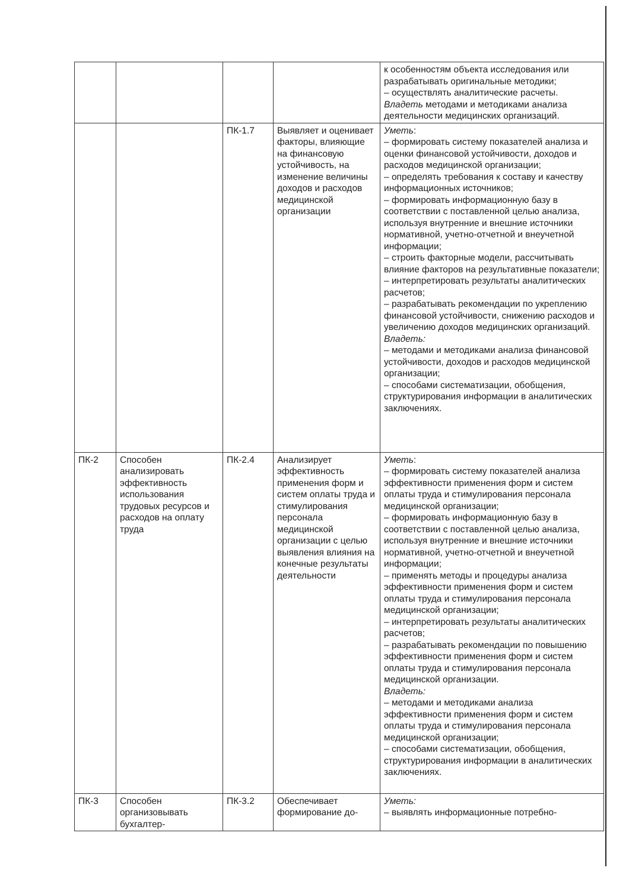| | | | | к особенностям объекта исследования или разрабатывать оригинальные методики; – осуществлять аналитические расчеты. Владеть методами и методиками анализа деятельности медицинских организаций. |
| | | ПК-1.7 | Выявляет и оценивает факторы, влияющие на финансовую устойчивость, на изменение величины доходов и расходов медицинской организации | Уметь : – формировать систему показателей анализа и оценки финансовой устойчивости, доходов и расходов медицинской организации; – определять требования к составу и качеству информационных источников; – формировать информационную базу в соответствии с поставленной целью анализа, используя внутренние и внешние источники нормативной, учетно-отчетной и внеучетной информации; – строить факторные модели, рассчитывать влияние факторов на результативные показатели; – интерпретировать результаты аналитических расчетов; – разрабатывать рекомендации по укреплению финансовой устойчивости, снижению расходов и увеличению доходов медицинских организаций. Владеть: – методами и методиками анализа финансовой устойчивости, доходов и расходов медицинской организации; – способами систематизации, обобщения, структурирования информации в аналитических заключениях. |
| ПК-2 | Способен анализировать эффективность использования трудовых ресурсов и расходов на оплату труда | ПК-2.4 | Анализирует эффективность применения форм и систем оплаты труда и стимулирования персонала медицинской организации с целью выявления влияния на конечные результаты деятельности | Уметь : – формировать систему показателей анализа эффективности применения форм и систем оплаты труда и стимулирования персонала медицинской организации; – формировать информационную базу в соответствии с поставленной целью анализа, используя внутренние и внешние источники нормативной, учетно-отчетной и внеучетной информации; – применять методы и процедуры анализа эффективности применения форм и систем оплаты труда и стимулирования персонала медицинской организации; – интерпретировать результаты аналитических расчетов; – разрабатывать рекомендации по повышению эффективности применения форм и систем оплаты труда и стимулирования персонала медицинской организации. Владеть: – методами и методиками анализа эффективности применения форм и систем оплаты труда и стимулирования персонала медицинской организации; – способами систематизации, обобщения, структурирования информации в аналитических заключениях. |
| ПК-3 | Способен организовывать бухгалтер- | ПК-3.2 | Обеспечивает формирование до- | Уметь: – выявлять информационные потребно- |